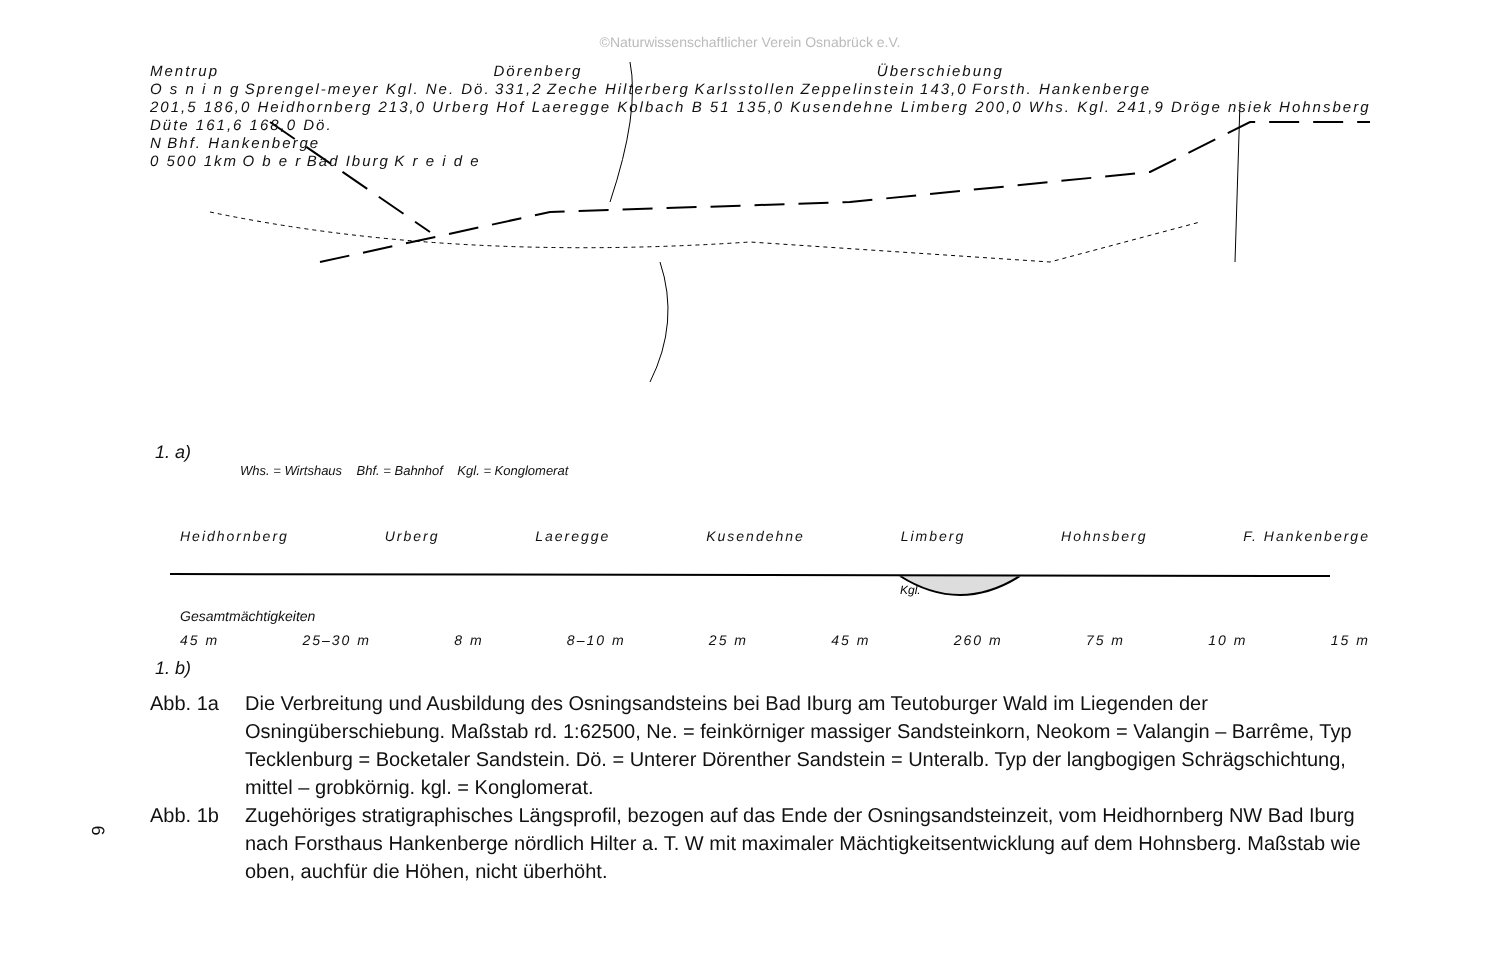©Naturwissenschaftlicher Verein Osnabrück e.V.
Mentrup Dörenberg Überschiebung
O s n i n g Sprengel-meyer Kgl. Ne. Dö. 331,2 Zeche Hilterberg Karlsstollen Zeppelinstein 143,0 Forsth. Hankenberge
201,5 186,0 Heidhornberg 213,0 Urberg Hof Laeregge Kolbach B 51 135,0 Kusendehne Limberg 200,0 Whs. Kgl. 241,9 Dröge nsiek Hohnsberg Düte 161,6 168,0 Dö.
N Bhf. Hankenberge
0 500 1km O b e r Bad Iburg K r e i d e
1. a)
Whs. = Wirtshaus Bhf. = Bahnhof Kgl. = Konglomerat
Heidhornberg Urberg Laeregge Kusendehne Limberg Hohnsberg F. Hankenberge
Kgl.
Gesamtmächtigkeiten
45 m 25–30 m 8 m 8–10 m 25 m 45 m 260 m 75 m 10 m 15 m
1. b)
Abb. 1a Die Verbreitung und Ausbildung des Osningsandsteins bei Bad Iburg am Teutoburger Wald im Liegenden der Osningüberschiebung. Maßstab rd. 1:62500, Ne. = feinkörniger massiger Sandsteinkorn, Neokom = Valangin – Barrême, Typ Tecklenburg = Bocketaler Sandstein. Dö. = Unterer Dörenther Sandstein = Unteralb. Typ der langbogigen Schrägschichtung, mittel – grobkörnig. kgl. = Konglomerat.
Abb. 1b Zugehöriges stratigraphisches Längsprofil, bezogen auf das Ende der Osningsandsteinzeit, vom Heidhornberg NW Bad Iburg nach Forsthaus Hankenberge nördlich Hilter a. T. W mit maximaler Mächtigkeitsentwicklung auf dem Hohnsberg. Maßstab wie oben, auchfür die Höhen, nicht überhöht.
6